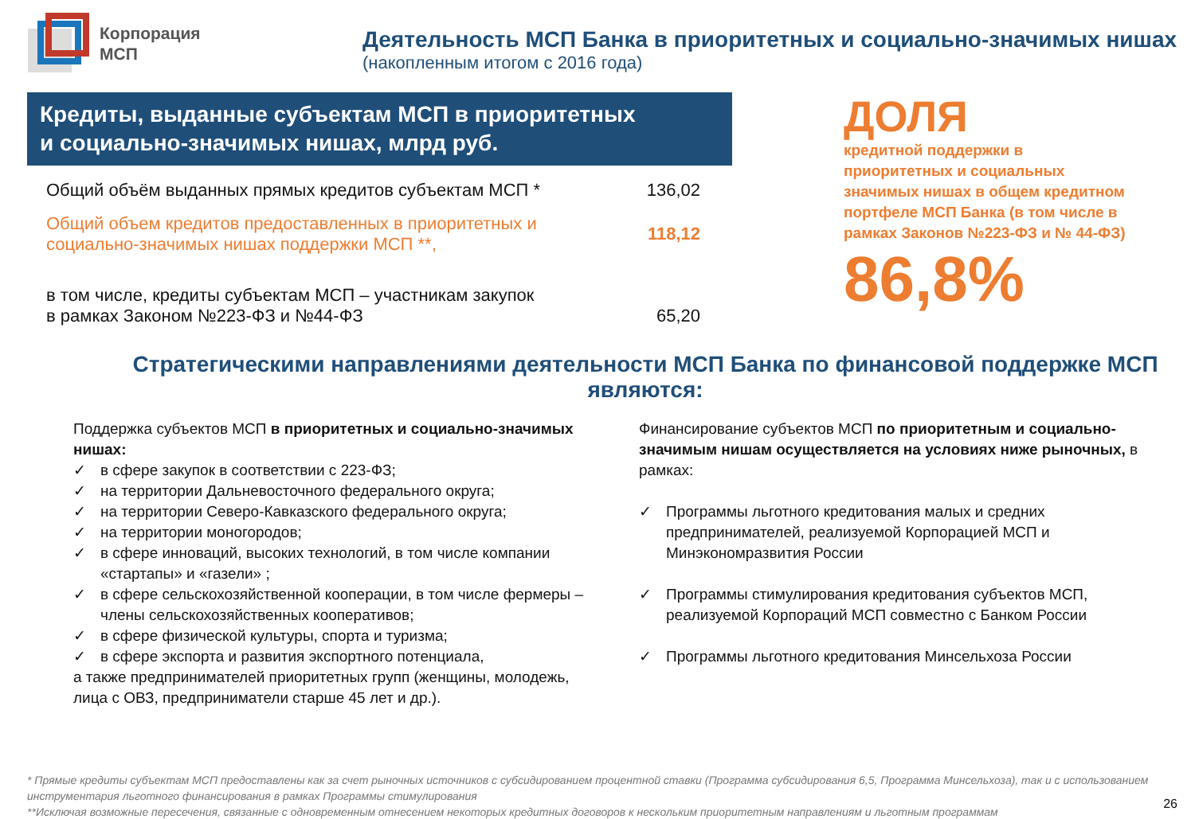Корпорация
МСП
Деятельность МСП Банка в приоритетных и социально-значимых нишах
(накопленным итогом с 2016 года)
Кредиты, выданные субъектам МСП в приоритетных
и социально-значимых нишах, млрд руб.
| Общий объём выданных прямых кредитов субъектам МСП * | 136,02 |
| Общий объем кредитов предоставленных в приоритетных и социально-значимых нишах поддержки МСП **, | 118,12 |
| в том числе, кредиты субъектам МСП – участникам закупок в рамках Законом №223-ФЗ и №44-ФЗ | 65,20 |
ДОЛЯ
кредитной поддержки в приоритетных и социальных значимых нишах в общем кредитном портфеле МСП Банка (в том числе в рамках Законов №223-ФЗ и № 44-ФЗ)
86,8%
Стратегическими направлениями деятельности МСП Банка по финансовой поддержке МСП являются:
Поддержка субъектов МСП в приоритетных и социально-значимых нишах:
✓ в сфере закупок в соответствии с 223-ФЗ;
✓ на территории Дальневосточного федерального округа;
✓ на территории Северо-Кавказского федерального округа;
✓ на территории моногородов;
✓ в сфере инноваций, высоких технологий, в том числе компании «стартапы» и «газели» ;
✓ в сфере сельскохозяйственной кооперации, в том числе фермеры – члены сельскохозяйственных кооперативов;
✓ в сфере физической культуры, спорта и туризма;
✓ в сфере экспорта и развития экспортного потенциала,
а также предпринимателей приоритетных групп (женщины, молодежь, лица с ОВЗ, предприниматели старше 45 лет и др.).
Финансирование субъектов МСП по приоритетным и социально-значимым нишам осуществляется на условиях ниже рыночных, в рамках:
✓ Программы льготного кредитования малых и средних предпринимателей, реализуемой Корпорацией МСП и Минэкономразвития России
✓ Программы стимулирования кредитования субъектов МСП, реализуемой Корпораций МСП совместно с Банком России
✓ Программы льготного кредитования Минсельхоза России
* Прямые кредиты субъектам МСП предоставлены как за счет рыночных источников с субсидированием процентной ставки (Программа субсидирования 6,5, Программа Минсельхоза), так и с использованием инструментария льготного финансирования в рамках Программы стимулирования
**Исключая возможные пересечения, связанные с одновременным отнесением некоторых кредитных договоров к нескольким приоритетным направлениям и льготным программам
26